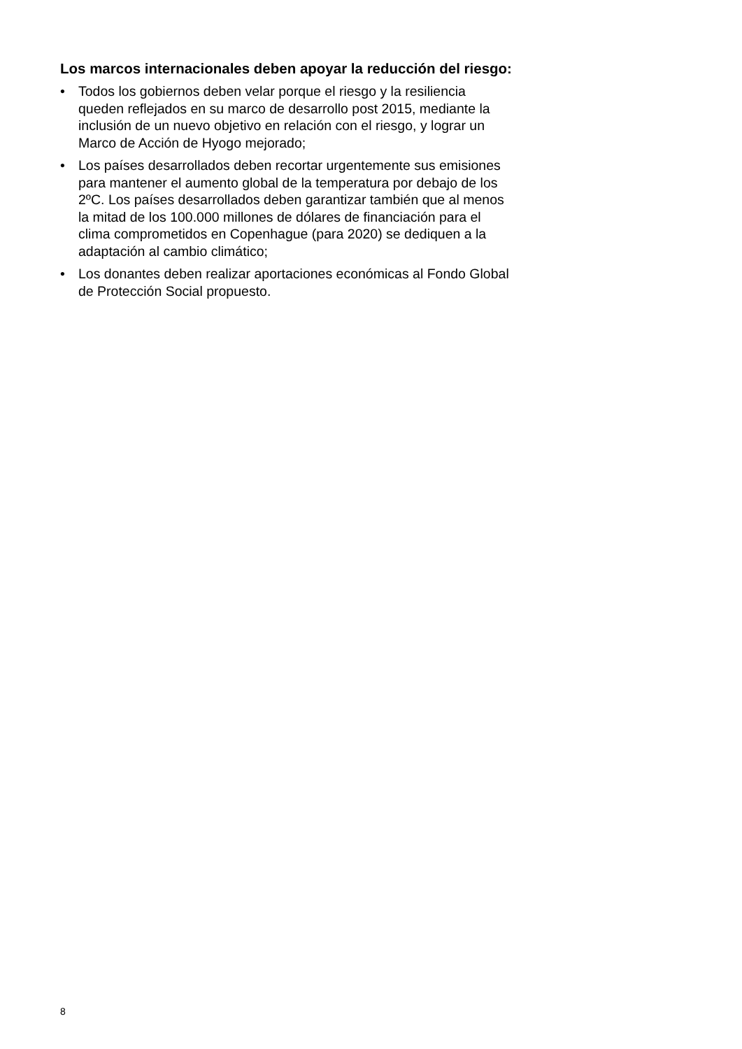Los marcos internacionales deben apoyar la reducción del riesgo:
• Todos los gobiernos deben velar porque el riesgo y la resiliencia queden reflejados en su marco de desarrollo post 2015, mediante la inclusión de un nuevo objetivo en relación con el riesgo, y lograr un Marco de Acción de Hyogo mejorado;
• Los países desarrollados deben recortar urgentemente sus emisiones para mantener el aumento global de la temperatura por debajo de los 2ºC. Los países desarrollados deben garantizar también que al menos la mitad de los 100.000 millones de dólares de financiación para el clima comprometidos en Copenhague (para 2020) se dediquen a la adaptación al cambio climático;
• Los donantes deben realizar aportaciones económicas al Fondo Global de Protección Social propuesto.
8